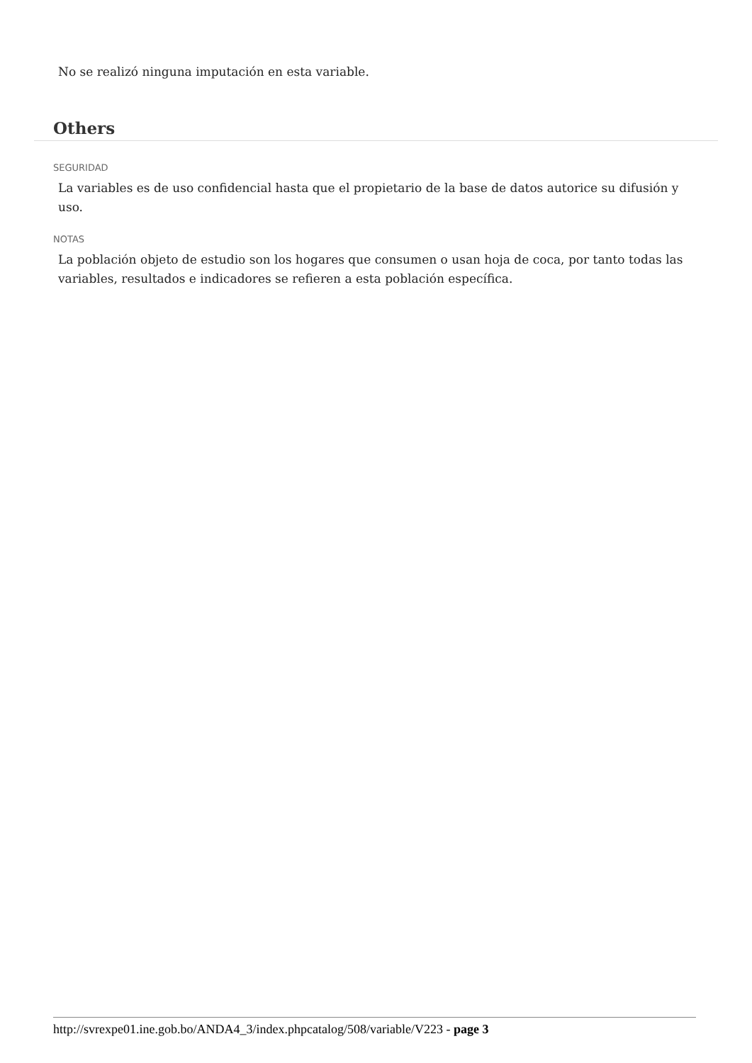No se realizó ninguna imputación en esta variable.
Others
SEGURIDAD
La variables es de uso confidencial hasta que el propietario de la base de datos autorice su difusión y uso.
NOTAS
La población objeto de estudio son los hogares que consumen o usan hoja de coca, por tanto todas las variables, resultados e indicadores se refieren a esta población específica.
http://svrexpe01.ine.gob.bo/ANDA4_3/index.phpcatalog/508/variable/V223 - page 3